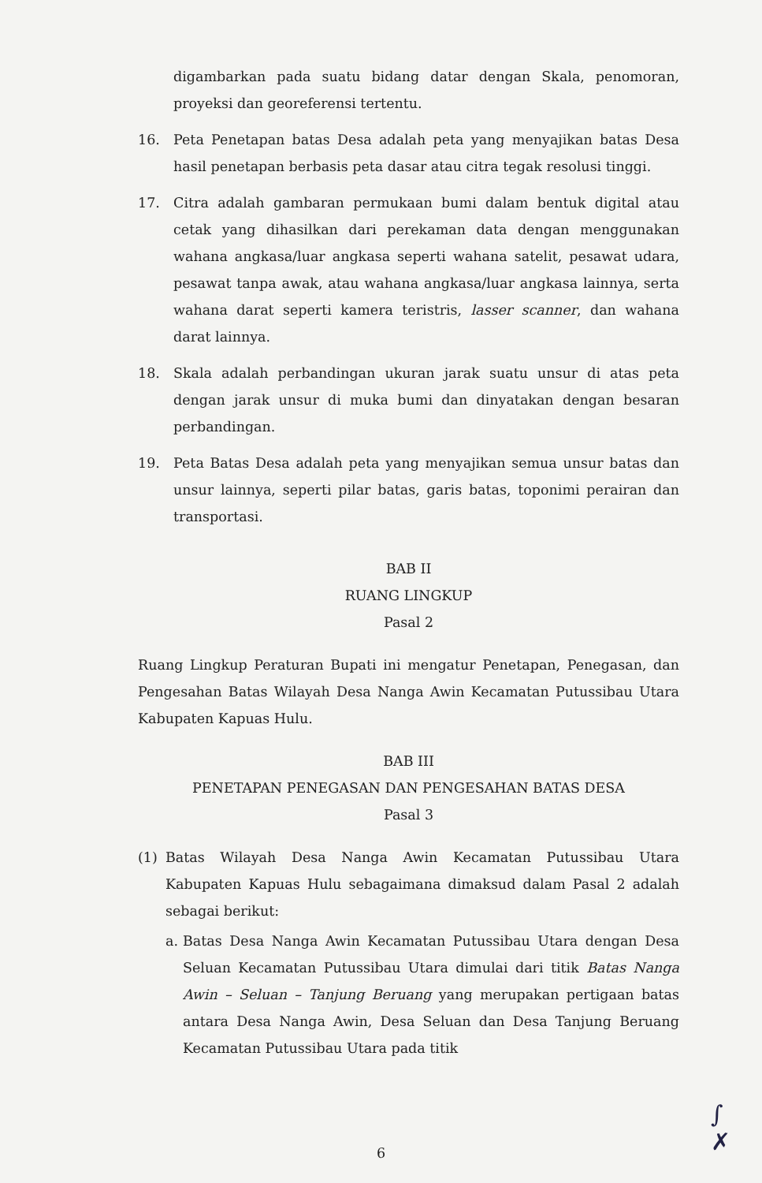digambarkan pada suatu bidang datar dengan Skala, penomoran, proyeksi dan georeferensi tertentu.
16. Peta Penetapan batas Desa adalah peta yang menyajikan batas Desa hasil penetapan berbasis peta dasar atau citra tegak resolusi tinggi.
17. Citra adalah gambaran permukaan bumi dalam bentuk digital atau cetak yang dihasilkan dari perekaman data dengan menggunakan wahana angkasa/luar angkasa seperti wahana satelit, pesawat udara, pesawat tanpa awak, atau wahana angkasa/luar angkasa lainnya, serta wahana darat seperti kamera teristris, lasser scanner, dan wahana darat lainnya.
18. Skala adalah perbandingan ukuran jarak suatu unsur di atas peta dengan jarak unsur di muka bumi dan dinyatakan dengan besaran perbandingan.
19. Peta Batas Desa adalah peta yang menyajikan semua unsur batas dan unsur lainnya, seperti pilar batas, garis batas, toponimi perairan dan transportasi.
BAB II
RUANG LINGKUP
Pasal 2
Ruang Lingkup Peraturan Bupati ini mengatur Penetapan, Penegasan, dan Pengesahan Batas Wilayah Desa Nanga Awin Kecamatan Putussibau Utara Kabupaten Kapuas Hulu.
BAB III
PENETAPAN PENEGASAN DAN PENGESAHAN BATAS DESA
Pasal 3
(1) Batas Wilayah Desa Nanga Awin Kecamatan Putussibau Utara Kabupaten Kapuas Hulu sebagaimana dimaksud dalam Pasal 2 adalah sebagai berikut:
a. Batas Desa Nanga Awin Kecamatan Putussibau Utara dengan Desa Seluan Kecamatan Putussibau Utara dimulai dari titik Batas Nanga Awin – Seluan – Tanjung Beruang yang merupakan pertigaan batas antara Desa Nanga Awin, Desa Seluan dan Desa Tanjung Beruang Kecamatan Putussibau Utara pada titik
∫
✗
6